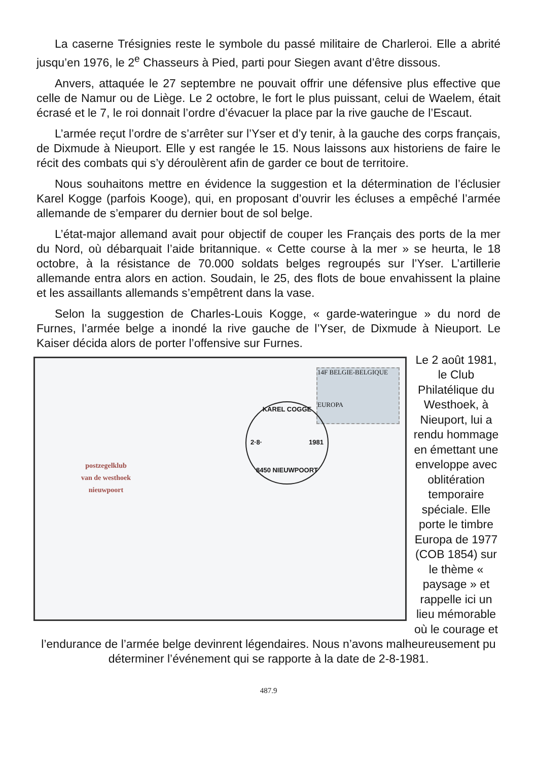La caserne Trésignies reste le symbole du passé militaire de Charleroi. Elle a abrité jusqu’en 1976, le 2<sup>e</sup> Chasseurs à Pied, parti pour Siegen avant d’être dissous.
Anvers, attaquée le 27 septembre ne pouvait offrir une défensive plus effective que celle de Namur ou de Liège. Le 2 octobre, le fort le plus puissant, celui de Waelem, était écrasé et le 7, le roi donnait l’ordre d’évacuer la place par la rive gauche de l’Escaut.
L’armée reçut l’ordre de s’arrêter sur l’Yser et d’y tenir, à la gauche des corps français, de Dixmude à Nieuport. Elle y est rangée le 15. Nous laissons aux historiens de faire le récit des combats qui s’y déroulèrent afin de garder ce bout de territoire.
Nous souhaitons mettre en évidence la suggestion et la détermination de l’éclusier Karel Kogge (parfois Kooge), qui, en proposant d’ouvrir les écluses a empêché l’armée allemande de s’emparer du dernier bout de sol belge.
L’état-major allemand avait pour objectif de couper les Français des ports de la mer du Nord, où débarquait l’aide britannique. « Cette course à la mer » se heurta, le 18 octobre, à la résistance de 70.000 soldats belges regroupés sur l’Yser. L’artillerie allemande entra alors en action. Soudain, le 25, des flots de boue envahissent la plaine et les assaillants allemands s’empêtrent dans la vase.
Selon la suggestion de Charles-Louis Kogge, « garde-wateringue » du nord de Furnes, l’armée belge a inondé la rive gauche de l’Yser, de Dixmude à Nieuport. Le Kaiser décida alors de porter l’offensive sur Furnes.
postzegelklub
van de westhoek
nieuwpoort
14F BELGIE-BELGIQUE
EUROPA
KAREL COGGE
2·8· 1981
8450 NIEUWPOORT
Le 2 août 1981, le Club Philatélique du Westhoek, à Nieuport, lui a rendu hommage en émettant une enveloppe avec oblitération temporaire spéciale. Elle porte le timbre Europa de 1977 (COB 1854) sur le thème « paysage » et rappelle ici un lieu mémorable où le courage et
l’endurance de l’armée belge devinrent légendaires. Nous n’avons malheureusement pu déterminer l’événement qui se rapporte à la date de 2-8-1981.
487.9